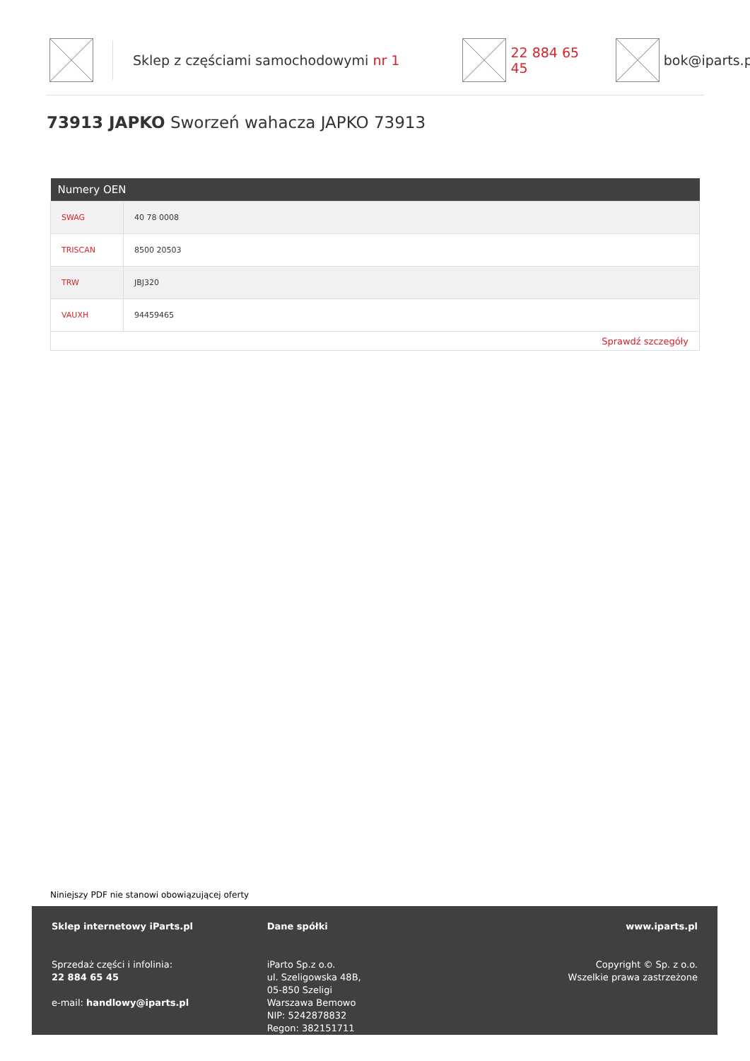Sklep z częściami samochodowymi nr 1 22 884 65 45 bok@iparts.pl
73913 JAPKO Sworzeń wahacza JAPKO 73913
| Numery OEN | |
| --- | --- |
| SWAG | 40 78 0008 |
| TRISCAN | 8500 20503 |
| TRW | JBJ320 |
| VAUXH | 94459465 |
| Sprawdź szczegóły | |
Niniejszy PDF nie stanowi obowiązującej oferty
Sklep internetowy iParts.pl
Sprzedaż części i infolinia:
22 884 65 45
e-mail: handlowy@iparts.pl
Dane spółki
iParto Sp.z o.o.
ul. Szeligowska 48B,
05-850 Szeligi
Warszawa Bemowo
NIP: 5242878832
Regon: 382151711
www.iparts.pl
Copyright © Sp. z o.o.
Wszelkie prawa zastrzeżone